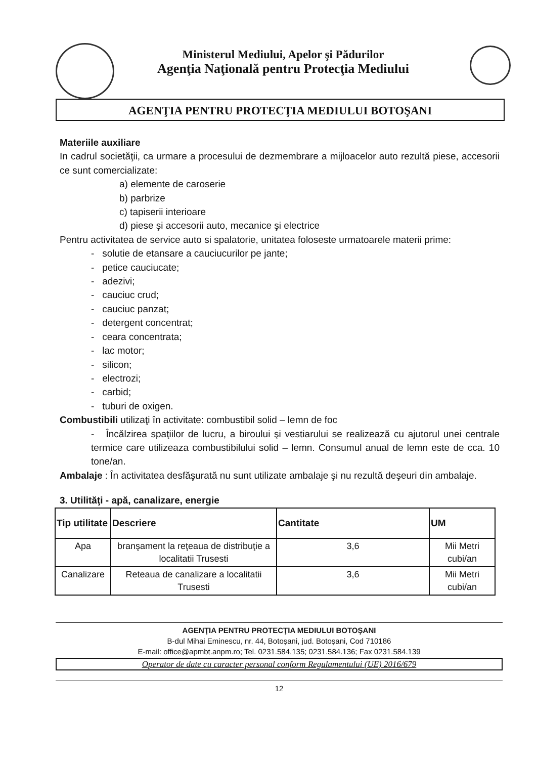Ministerul Mediului, Apelor şi Pădurilor
Agenţia Naţională pentru Protecţia Mediului
AGENŢIA PENTRU PROTECŢIA MEDIULUI BOTOŞANI
Materiile auxiliare
In cadrul societăţii, ca urmare a procesului de dezmembrare a mijloacelor auto rezultă piese, accesorii ce sunt comercializate:
a) elemente de caroserie
b) parbrize
c) tapiserii interioare
d) piese şi accesorii auto, mecanice şi electrice
Pentru activitatea de service auto si spalatorie, unitatea foloseste urmatoarele materii prime:
- solutie de etansare a cauciucurilor pe jante;
- petice cauciucate;
- adezivi;
- cauciuc crud;
- cauciuc panzat;
- detergent concentrat;
- ceara concentrata;
- lac motor;
- silicon;
- electrozi;
- carbid;
- tuburi de oxigen.
Combustibili utilizaţi în activitate: combustibil solid – lemn de foc
- Încălzirea spaţiilor de lucru, a biroului şi vestiarului se realizează cu ajutorul unei centrale termice care utilizeaza combustibilului solid – lemn. Consumul anual de lemn este de cca. 10 tone/an.
Ambalaje : În activitatea desfăşurată nu sunt utilizate ambalaje şi nu rezultă deşeuri din ambalaje.
3. Utilităţi - apă, canalizare, energie
| Tip utilitate | Descriere | Cantitate | UM |
| --- | --- | --- | --- |
| Apa | branşament la reţeaua de distribuţie a localitatii Trusesti | 3,6 | Mii Metri cubi/an |
| Canalizare | Reteaua de canalizare a localitatii Trusesti | 3,6 | Mii Metri cubi/an |
AGENŢIA PENTRU PROTECŢIA MEDIULUI BOTOŞANI
B-dul Mihai Eminescu, nr. 44, Botoşani, jud. Botoşani, Cod 710186
E-mail: office@apmbt.anpm.ro; Tel. 0231.584.135; 0231.584.136; Fax 0231.584.139
Operator de date cu caracter personal conform Regulamentului (UE) 2016/679
12